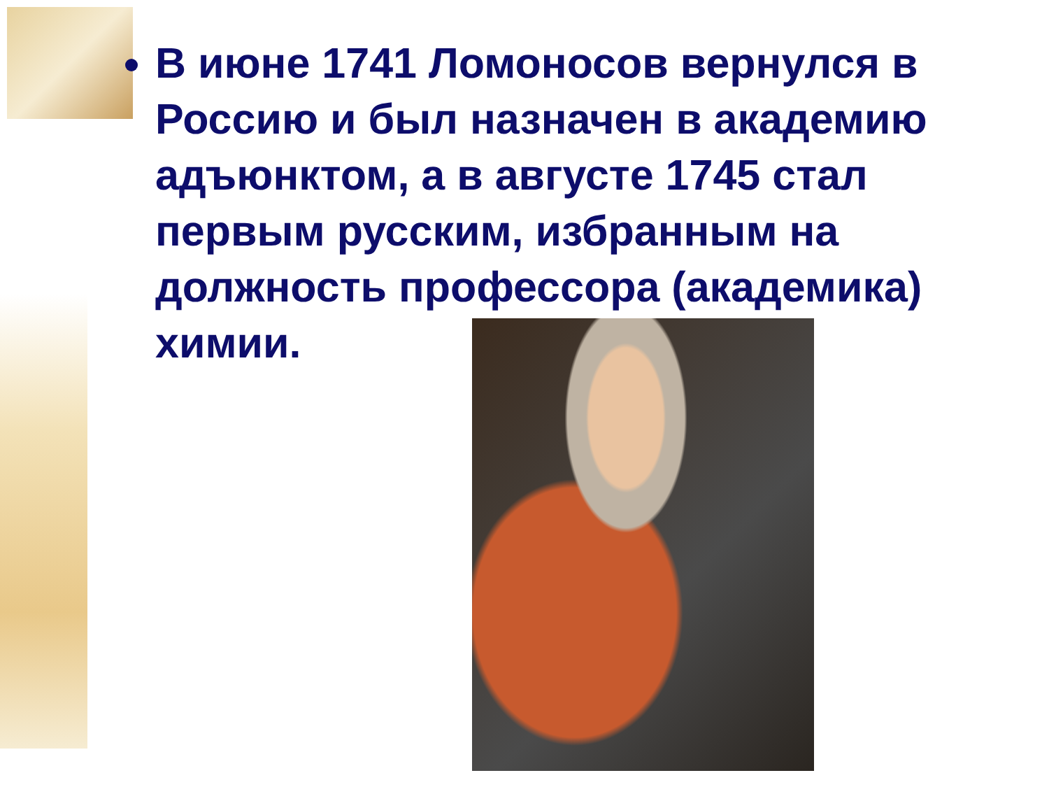В июне 1741 Ломоносов вернулся в Россию и был назначен в академию адъюнктом, а в августе 1745 стал первым русским, избранным на должность профессора (академика) химии.